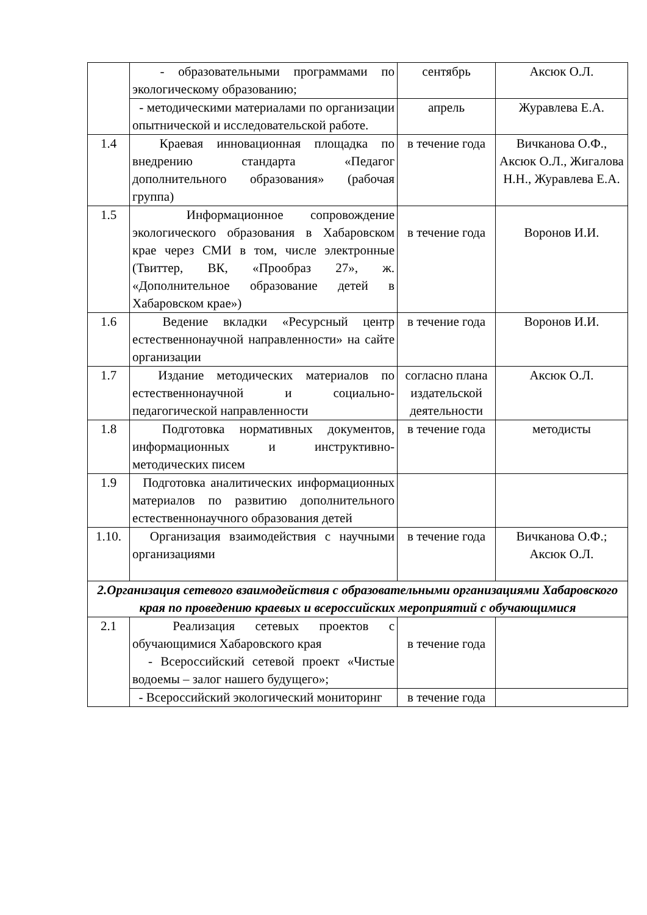| | - образовательными программами по экологическому образованию; | сентябрь | Аксюк О.Л. |
| | - методическими материалами по организации опытнической и исследовательской работе. | апрель | Журавлева Е.А. |
| 1.4 | Краевая инновационная площадка по внедрению стандарта «Педагог дополнительного образования» (рабочая группа) | в течение года | Вичканова О.Ф., Аксюк О.Л., Жигалова Н.Н., Журавлева Е.А. |
| 1.5 | Информационное сопровождение экологического образования в Хабаровском крае через СМИ в том, числе электронные (Твиттер, ВК, «Прообраз 27», ж. «Дополнительное образование детей в Хабаровском крае») | в течение года | Воронов И.И. |
| 1.6 | Ведение вкладки «Ресурсный центр естественнонаучной направленности» на сайте организации | в течение года | Воронов И.И. |
| 1.7 | Издание методических материалов по естественнонаучной и социально-педагогической направленности | согласно плана издательской деятельности | Аксюк О.Л. |
| 1.8 | Подготовка нормативных документов, информационных и инструктивно-методических писем | в течение года | методисты |
| 1.9 | Подготовка аналитических информационных материалов по развитию дополнительного естественнонаучного образования детей | | |
| 1.10. | Организация взаимодействия с научными организациями | в течение года | Вичканова О.Ф.; Аксюк О.Л. |
| 2.Организация сетевого взаимодействия с образовательными организациями Хабаровского края по проведению краевых и всероссийских мероприятий с обучающимися | | | |
| 2.1 | Реализация сетевых проектов с обучающимися Хабаровского края - Всероссийский сетевой проект «Чистые водоемы – залог нашего будущего»; | в течение года | |
| | - Всероссийский экологический мониторинг | в течение года | |